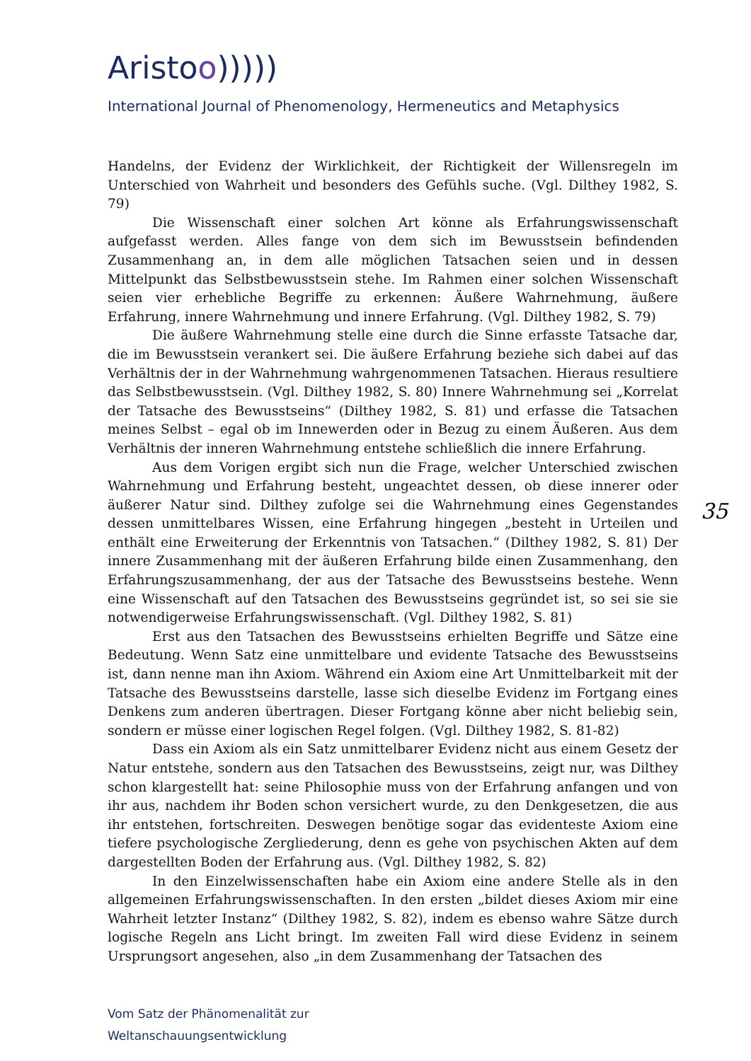Aristoo)))))
International Journal of Phenomenology, Hermeneutics and Metaphysics
Handelns, der Evidenz der Wirklichkeit, der Richtigkeit der Willensregeln im Unterschied von Wahrheit und besonders des Gefühls suche. (Vgl. Dilthey 1982, S. 79)
Die Wissenschaft einer solchen Art könne als Erfahrungswissenschaft aufgefasst werden. Alles fange von dem sich im Bewusstsein befindenden Zusammenhang an, in dem alle möglichen Tatsachen seien und in dessen Mittelpunkt das Selbstbewusstsein stehe. Im Rahmen einer solchen Wissenschaft seien vier erhebliche Begriffe zu erkennen: Äußere Wahrnehmung, äußere Erfahrung, innere Wahrnehmung und innere Erfahrung. (Vgl. Dilthey 1982, S. 79)
Die äußere Wahrnehmung stelle eine durch die Sinne erfasste Tatsache dar, die im Bewusstsein verankert sei. Die äußere Erfahrung beziehe sich dabei auf das Verhältnis der in der Wahrnehmung wahrgenommenen Tatsachen. Hieraus resultiere das Selbstbewusstsein. (Vgl. Dilthey 1982, S. 80) Innere Wahrnehmung sei „Korrelat der Tatsache des Bewusstseins“ (Dilthey 1982, S. 81) und erfasse die Tatsachen meines Selbst – egal ob im Innewerden oder in Bezug zu einem Äußeren. Aus dem Verhältnis der inneren Wahrnehmung entstehe schließlich die innere Erfahrung.
Aus dem Vorigen ergibt sich nun die Frage, welcher Unterschied zwischen Wahrnehmung und Erfahrung besteht, ungeachtet dessen, ob diese innerer oder äußerer Natur sind. Dilthey zufolge sei die Wahrnehmung eines Gegenstandes dessen unmittelbares Wissen, eine Erfahrung hingegen „besteht in Urteilen und enthält eine Erweiterung der Erkenntnis von Tatsachen.“ (Dilthey 1982, S. 81) Der innere Zusammenhang mit der äußeren Erfahrung bilde einen Zusammenhang, den Erfahrungszusammenhang, der aus der Tatsache des Bewusstseins bestehe. Wenn eine Wissenschaft auf den Tatsachen des Bewusstseins gegründet ist, so sei sie sie notwendigerweise Erfahrungswissenschaft. (Vgl. Dilthey 1982, S. 81)
Erst aus den Tatsachen des Bewusstseins erhielten Begriffe und Sätze eine Bedeutung. Wenn Satz eine unmittelbare und evidente Tatsache des Bewusstseins ist, dann nenne man ihn Axiom. Während ein Axiom eine Art Unmittelbarkeit mit der Tatsache des Bewusstseins darstelle, lasse sich dieselbe Evidenz im Fortgang eines Denkens zum anderen übertragen. Dieser Fortgang könne aber nicht beliebig sein, sondern er müsse einer logischen Regel folgen. (Vgl. Dilthey 1982, S. 81-82)
Dass ein Axiom als ein Satz unmittelbarer Evidenz nicht aus einem Gesetz der Natur entstehe, sondern aus den Tatsachen des Bewusstseins, zeigt nur, was Dilthey schon klargestellt hat: seine Philosophie muss von der Erfahrung anfangen und von ihr aus, nachdem ihr Boden schon versichert wurde, zu den Denkgesetzen, die aus ihr entstehen, fortschreiten. Deswegen benötige sogar das evidenteste Axiom eine tiefere psychologische Zergliederung, denn es gehe von psychischen Akten auf dem dargestellten Boden der Erfahrung aus. (Vgl. Dilthey 1982, S. 82)
In den Einzelwissenschaften habe ein Axiom eine andere Stelle als in den allgemeinen Erfahrungswissenschaften. In den ersten „bildet dieses Axiom mir eine Wahrheit letzter Instanz“ (Dilthey 1982, S. 82), indem es ebenso wahre Sätze durch logische Regeln ans Licht bringt. Im zweiten Fall wird diese Evidenz in seinem Ursprungsort angesehen, also „in dem Zusammenhang der Tatsachen des
35
Vom Satz der Phänomenalität zur
Weltanschauungsentwicklung